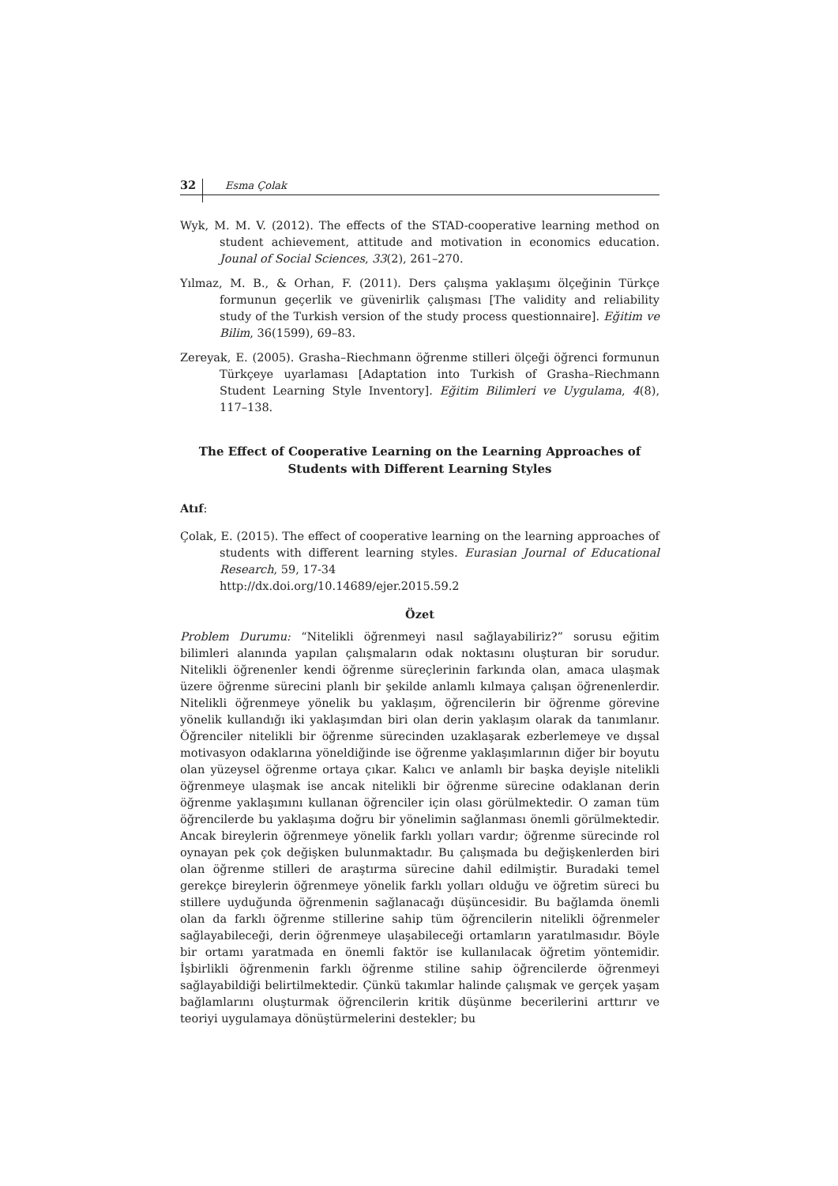32 Esma Çolak
Wyk, M. M. V. (2012). The effects of the STAD-cooperative learning method on student achievement, attitude and motivation in economics education. Jounal of Social Sciences, 33(2), 261–270.
Yılmaz, M. B., & Orhan, F. (2011). Ders çalışma yaklaşımı ölçeğinin Türkçe formunun geçerlik ve güvenirlik çalışması [The validity and reliability study of the Turkish version of the study process questionnaire]. Eğitim ve Bilim, 36(1599), 69–83.
Zereyak, E. (2005). Grasha–Riechmann öğrenme stilleri ölçeği öğrenci formunun Türkçeye uyarlaması [Adaptation into Turkish of Grasha–Riechmann Student Learning Style Inventory]. Eğitim Bilimleri ve Uygulama, 4(8), 117–138.
The Effect of Cooperative Learning on the Learning Approaches of Students with Different Learning Styles
Atıf:
Çolak, E. (2015). The effect of cooperative learning on the learning approaches of students with different learning styles. Eurasian Journal of Educational Research, 59, 17-34
http://dx.doi.org/10.14689/ejer.2015.59.2
Özet
Problem Durumu: “Nitelikli öğrenmeyi nasıl sağlayabiliriz?” sorusu eğitim bilimleri alanında yapılan çalışmaların odak noktasını oluşturan bir sorudur. Nitelikli öğrenenler kendi öğrenme süreçlerinin farkında olan, amaca ulaşmak üzere öğrenme sürecini planlı bir şekilde anlamlı kılmaya çalışan öğrenenlerdir. Nitelikli öğrenmeye yönelik bu yaklaşım, öğrencilerin bir öğrenme görevine yönelik kullandığı iki yaklaşımdan biri olan derin yaklaşım olarak da tanımlanır. Öğrenciler nitelikli bir öğrenme sürecinden uzaklaşarak ezberlemeye ve dışsal motivasyon odaklarına yöneldiğinde ise öğrenme yaklaşımlarının diğer bir boyutu olan yüzeysel öğrenme ortaya çıkar. Kalıcı ve anlamlı bir başka deyişle nitelikli öğrenmeye ulaşmak ise ancak nitelikli bir öğrenme sürecine odaklanan derin öğrenme yaklaşımını kullanan öğrenciler için olası görülmektedir. O zaman tüm öğrencilerde bu yaklaşıma doğru bir yönelimin sağlanması önemli görülmektedir. Ancak bireylerin öğrenmeye yönelik farklı yolları vardır; öğrenme sürecinde rol oynayan pek çok değişken bulunmaktadır. Bu çalışmada bu değişkenlerden biri olan öğrenme stilleri de araştırma sürecine dahil edilmiştir. Buradaki temel gerekçe bireylerin öğrenmeye yönelik farklı yolları olduğu ve öğretim süreci bu stillere uyduğunda öğrenmenin sağlanacağı düşüncesidir. Bu bağlamda önemli olan da farklı öğrenme stillerine sahip tüm öğrencilerin nitelikli öğrenmeler sağlayabileceği, derin öğrenmeye ulaşabileceği ortamların yaratılmasıdır. Böyle bir ortamı yaratmada en önemli faktör ise kullanılacak öğretim yöntemidir. İşbirlikli öğrenmenin farklı öğrenme stiline sahip öğrencilerde öğrenmeyi sağlayabildiği belirtilmektedir. Çünkü takımlar halinde çalışmak ve gerçek yaşam bağlamlarını oluşturmak öğrencilerin kritik düşünme becerilerini arttırır ve teoriyi uygulamaya dönüştürmelerini destekler; bu